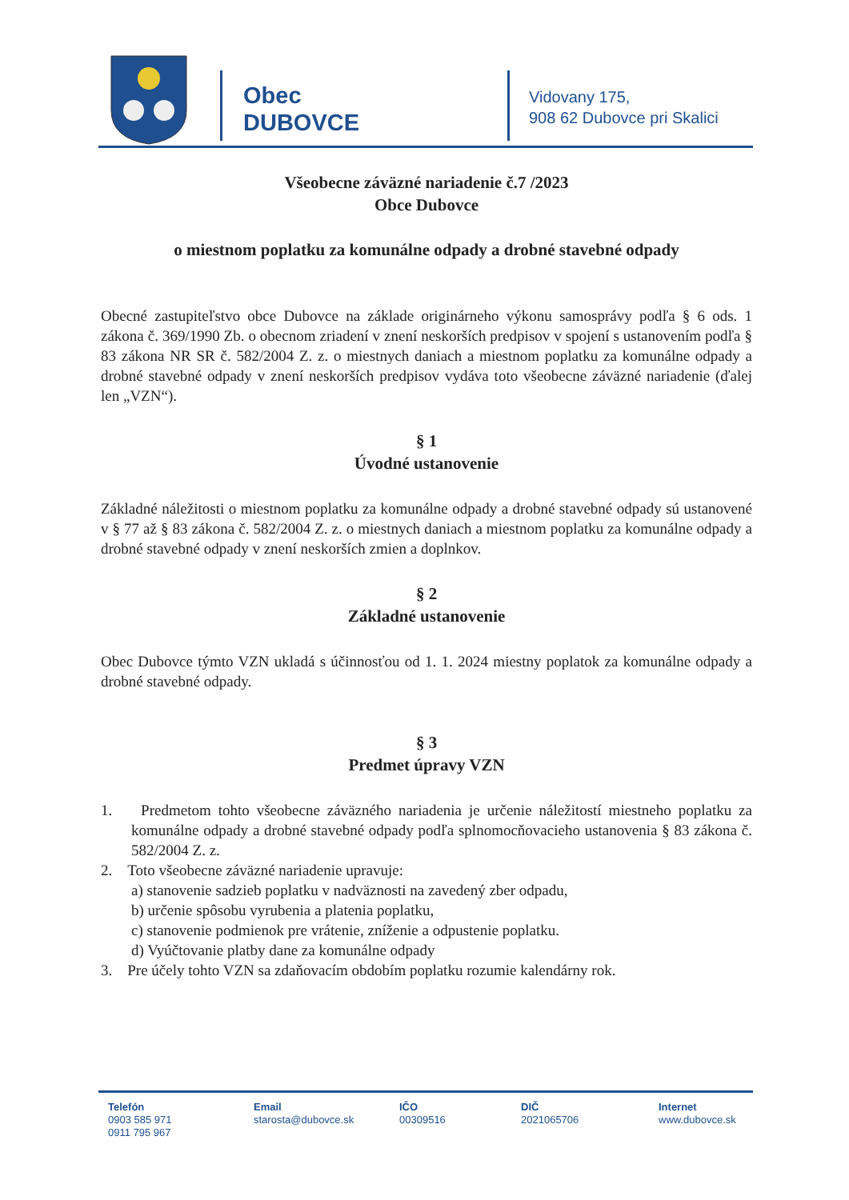Obec
DUBOVCE
Vidovany 175,
908 62 Dubovce pri Skalici
Všeobecne záväzné nariadenie č.7 /2023
Obce Dubovce
o miestnom poplatku za komunálne odpady a drobné stavebné odpady
Obecné zastupiteľstvo obce Dubovce na základe originárneho výkonu samosprávy podľa § 6 ods. 1 zákona č. 369/1990 Zb. o obecnom zriadení v znení neskorších predpisov v spojení s ustanovením podľa § 83 zákona NR SR č. 582/2004 Z. z. o miestnych daniach a miestnom poplatku za komunálne odpady a drobné stavebné odpady v znení neskorších predpisov vydáva toto všeobecne záväzné nariadenie (ďalej len „VZN“).
§ 1
Úvodné ustanovenie
Základné náležitosti o miestnom poplatku za komunálne odpady a drobné stavebné odpady sú ustanovené v § 77 až § 83 zákona č. 582/2004 Z. z. o miestnych daniach a miestnom poplatku za komunálne odpady a drobné stavebné odpady v znení neskorších zmien a doplnkov.
§ 2
Základné ustanovenie
Obec Dubovce týmto VZN ukladá s účinnosťou od 1. 1. 2024 miestny poplatok za komunálne odpady a drobné stavebné odpady.
§ 3
Predmet úpravy VZN
1. Predmetom tohto všeobecne záväzného nariadenia je určenie náležitostí miestneho poplatku za komunálne odpady a drobné stavebné odpady podľa splnomocňovacieho ustanovenia § 83 zákona č. 582/2004 Z. z.
2. Toto všeobecne záväzné nariadenie upravuje:
a) stanovenie sadzieb poplatku v nadväznosti na zavedený zber odpadu,
b) určenie spôsobu vyrubenia a platenia poplatku,
c) stanovenie podmienok pre vrátenie, zníženie a odpustenie poplatku.
d) Vyúčtovanie platby dane za komunálne odpady
3. Pre účely tohto VZN sa zdaňovacím obdobím poplatku rozumie kalendárny rok.
Telefón
0903 585 971
0911 795 967
Email
starosta@dubovce.sk
IČO
00309516
DIČ
2021065706
Internet
www.dubovce.sk